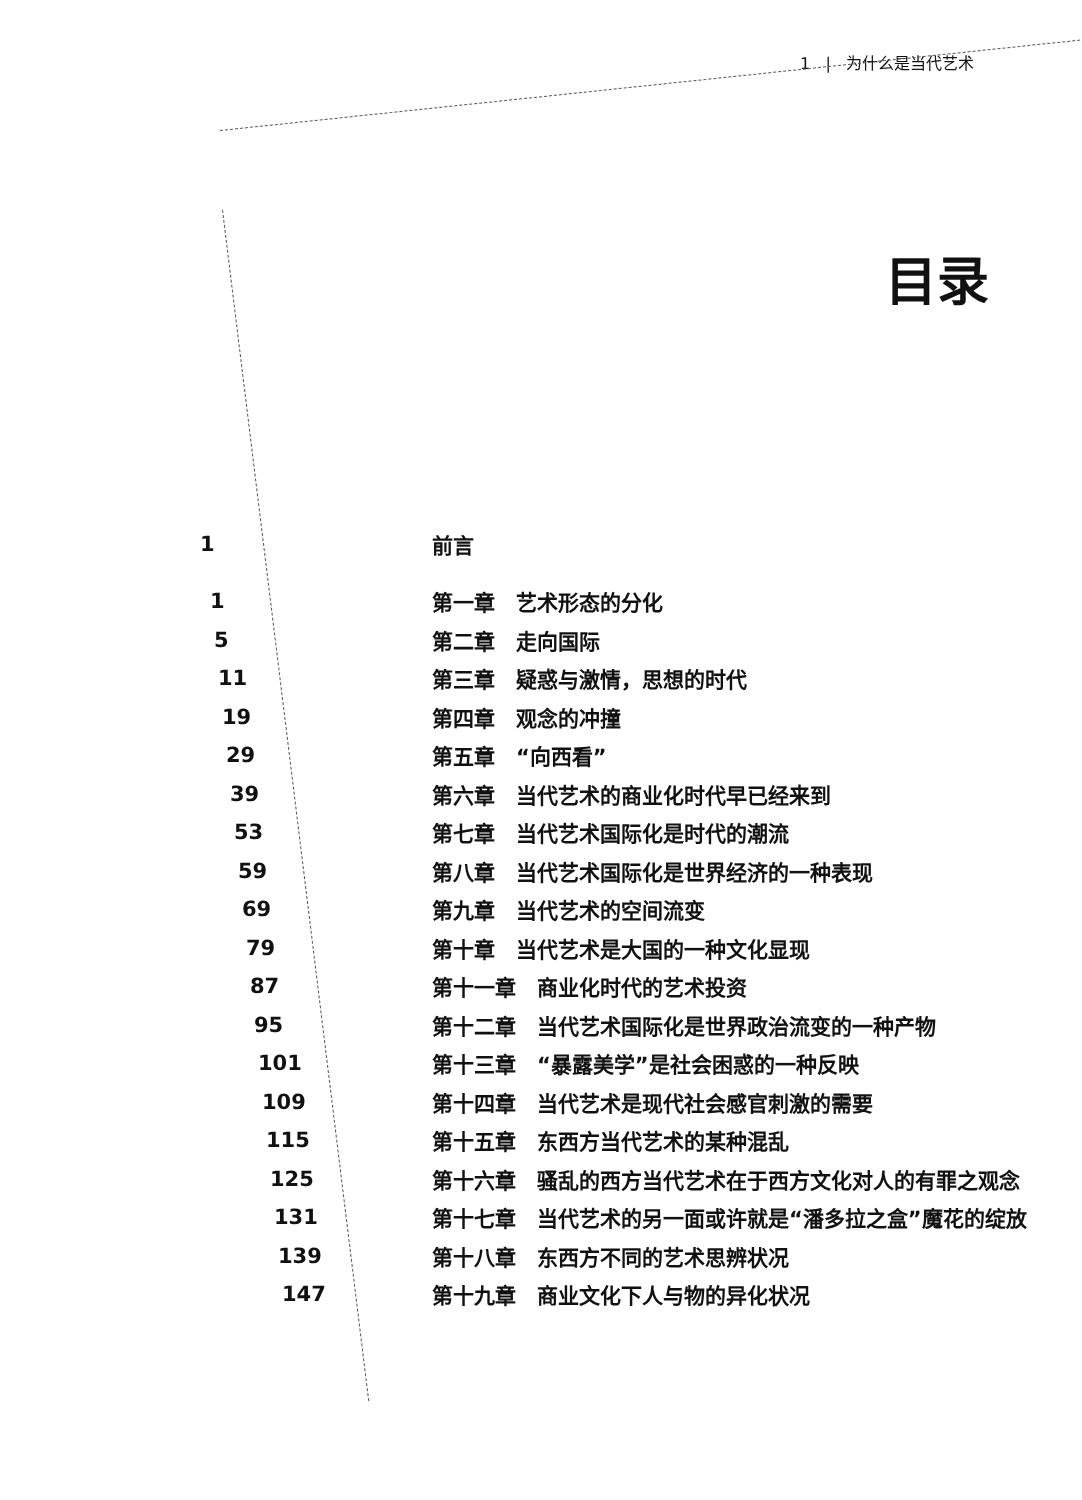1 | 为什么是当代艺术
目录
| 1 | 前言 |
| 1 | 第一章 艺术形态的分化 |
| 5 | 第二章 走向国际 |
| 11 | 第三章 疑惑与激情，思想的时代 |
| 19 | 第四章 观念的冲撞 |
| 29 | 第五章 “向西看” |
| 39 | 第六章 当代艺术的商业化时代早已经来到 |
| 53 | 第七章 当代艺术国际化是时代的潮流 |
| 59 | 第八章 当代艺术国际化是世界经济的一种表现 |
| 69 | 第九章 当代艺术的空间流变 |
| 79 | 第十章 当代艺术是大国的一种文化显现 |
| 87 | 第十一章 商业化时代的艺术投资 |
| 95 | 第十二章 当代艺术国际化是世界政治流变的一种产物 |
| 101 | 第十三章 “暴露美学”是社会困惑的一种反映 |
| 109 | 第十四章 当代艺术是现代社会感官刺激的需要 |
| 115 | 第十五章 东西方当代艺术的某种混乱 |
| 125 | 第十六章 骚乱的西方当代艺术在于西方文化对人的有罪之观念 |
| 131 | 第十七章 当代艺术的另一面或许就是“潘多拉之盒”魔花的绽放 |
| 139 | 第十八章 东西方不同的艺术思辨状况 |
| 147 | 第十九章 商业文化下人与物的异化状况 |